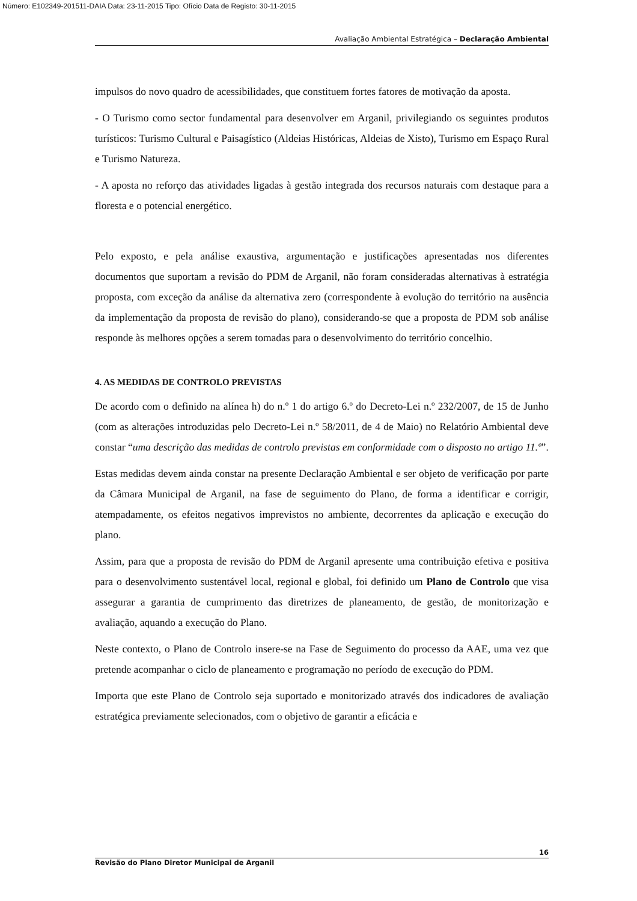Número: E102349-201511-DAIA Data: 23-11-2015 Tipo: Ofício Data de Registo: 30-11-2015
Avaliação Ambiental Estratégica – Declaração Ambiental
impulsos do novo quadro de acessibilidades, que constituem fortes fatores de motivação da aposta.
- O Turismo como sector fundamental para desenvolver em Arganil, privilegiando os seguintes produtos turísticos: Turismo Cultural e Paisagístico (Aldeias Históricas, Aldeias de Xisto), Turismo em Espaço Rural e Turismo Natureza.
- A aposta no reforço das atividades ligadas à gestão integrada dos recursos naturais com destaque para a floresta e o potencial energético.
Pelo exposto, e pela análise exaustiva, argumentação e justificações apresentadas nos diferentes documentos que suportam a revisão do PDM de Arganil, não foram consideradas alternativas à estratégia proposta, com exceção da análise da alternativa zero (correspondente à evolução do território na ausência da implementação da proposta de revisão do plano), considerando-se que a proposta de PDM sob análise responde às melhores opções a serem tomadas para o desenvolvimento do território concelhio.
4. AS MEDIDAS DE CONTROLO PREVISTAS
De acordo com o definido na alínea h) do n.º 1 do artigo 6.º do Decreto-Lei n.º 232/2007, de 15 de Junho (com as alterações introduzidas pelo Decreto-Lei n.º 58/2011, de 4 de Maio) no Relatório Ambiental deve constar “uma descrição das medidas de controlo previstas em conformidade com o disposto no artigo 11.º”.
Estas medidas devem ainda constar na presente Declaração Ambiental e ser objeto de verificação por parte da Câmara Municipal de Arganil, na fase de seguimento do Plano, de forma a identificar e corrigir, atempadamente, os efeitos negativos imprevistos no ambiente, decorrentes da aplicação e execução do plano.
Assim, para que a proposta de revisão do PDM de Arganil apresente uma contribuição efetiva e positiva para o desenvolvimento sustentável local, regional e global, foi definido um Plano de Controlo que visa assegurar a garantia de cumprimento das diretrizes de planeamento, de gestão, de monitorização e avaliação, aquando a execução do Plano.
Neste contexto, o Plano de Controlo insere-se na Fase de Seguimento do processo da AAE, uma vez que pretende acompanhar o ciclo de planeamento e programação no período de execução do PDM.
Importa que este Plano de Controlo seja suportado e monitorizado através dos indicadores de avaliação estratégica previamente selecionados, com o objetivo de garantir a eficácia e
16
Revisão do Plano Diretor Municipal de Arganil